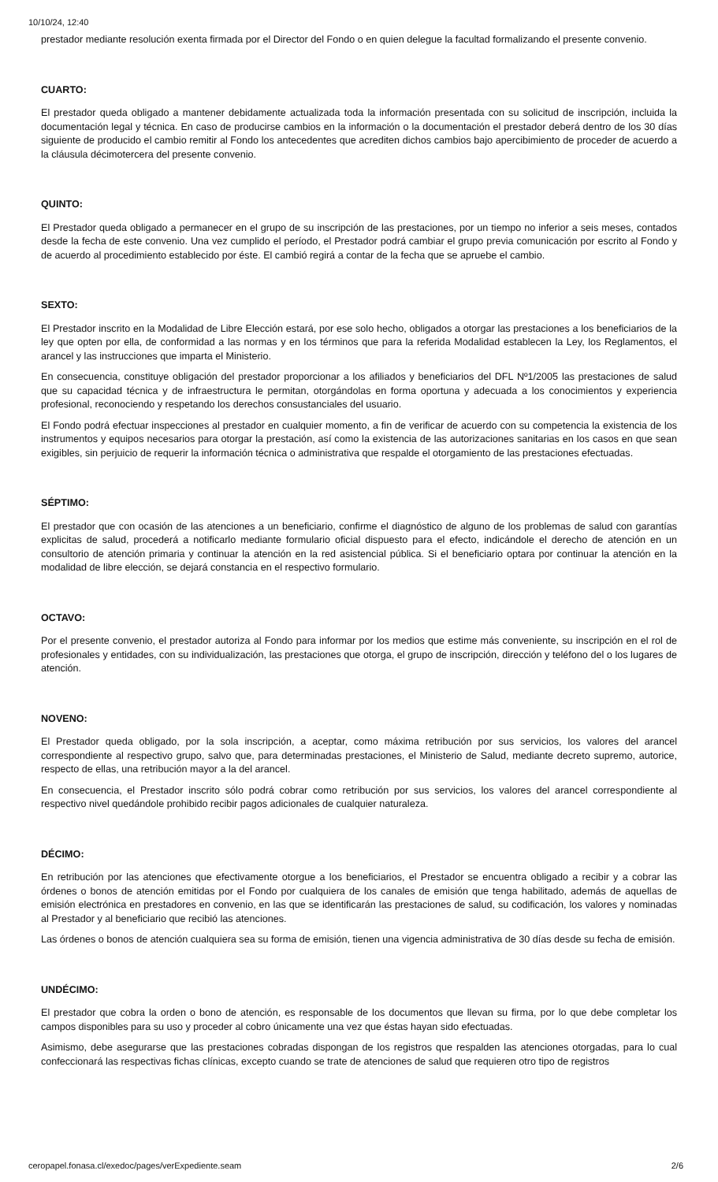10/10/24, 12:40
prestador mediante resolución exenta firmada por el Director del Fondo o en quien delegue la facultad formalizando el presente convenio.
CUARTO:
El prestador queda obligado a mantener debidamente actualizada toda la información presentada con su solicitud de inscripción, incluida la documentación legal y técnica. En caso de producirse cambios en la información o la documentación el prestador deberá dentro de los 30 días siguiente de producido el cambio remitir al Fondo los antecedentes que acrediten dichos cambios bajo apercibimiento de proceder de acuerdo a la cláusula décimotercera del presente convenio.
QUINTO:
El Prestador queda obligado a permanecer en el grupo de su inscripción de las prestaciones, por un tiempo no inferior a seis meses, contados desde la fecha de este convenio. Una vez cumplido el período, el Prestador podrá cambiar el grupo previa comunicación por escrito al Fondo y de acuerdo al procedimiento establecido por éste. El cambió regirá a contar de la fecha que se apruebe el cambio.
SEXTO:
El Prestador inscrito en la Modalidad de Libre Elección estará, por ese solo hecho, obligados a otorgar las prestaciones a los beneficiarios de la ley que opten por ella, de conformidad a las normas y en los términos que para la referida Modalidad establecen la Ley, los Reglamentos, el arancel y las instrucciones que imparta el Ministerio.
En consecuencia, constituye obligación del prestador proporcionar a los afiliados y beneficiarios del DFL Nº1/2005 las prestaciones de salud que su capacidad técnica y de infraestructura le permitan, otorgándolas en forma oportuna y adecuada a los conocimientos y experiencia profesional, reconociendo y respetando los derechos consustanciales del usuario.
El Fondo podrá efectuar inspecciones al prestador en cualquier momento, a fin de verificar de acuerdo con su competencia la existencia de los instrumentos y equipos necesarios para otorgar la prestación, así como la existencia de las autorizaciones sanitarias en los casos en que sean exigibles, sin perjuicio de requerir la información técnica o administrativa que respalde el otorgamiento de las prestaciones efectuadas.
SÉPTIMO:
El prestador que con ocasión de las atenciones a un beneficiario, confirme el diagnóstico de alguno de los problemas de salud con garantías explicitas de salud, procederá a notificarlo mediante formulario oficial dispuesto para el efecto, indicándole el derecho de atención en un consultorio de atención primaria y continuar la atención en la red asistencial pública. Si el beneficiario optara por continuar la atención en la modalidad de libre elección, se dejará constancia en el respectivo formulario.
OCTAVO:
Por el presente convenio, el prestador autoriza al Fondo para informar por los medios que estime más conveniente, su inscripción en el rol de profesionales y entidades, con su individualización, las prestaciones que otorga, el grupo de inscripción, dirección y teléfono del o los lugares de atención.
NOVENO:
El Prestador queda obligado, por la sola inscripción, a aceptar, como máxima retribución por sus servicios, los valores del arancel correspondiente al respectivo grupo, salvo que, para determinadas prestaciones, el Ministerio de Salud, mediante decreto supremo, autorice, respecto de ellas, una retribución mayor a la del arancel.
En consecuencia, el Prestador inscrito sólo podrá cobrar como retribución por sus servicios, los valores del arancel correspondiente al respectivo nivel quedándole prohibido recibir pagos adicionales de cualquier naturaleza.
DÉCIMO:
En retribución por las atenciones que efectivamente otorgue a los beneficiarios, el Prestador se encuentra obligado a recibir y a cobrar las órdenes o bonos de atención emitidas por el Fondo por cualquiera de los canales de emisión que tenga habilitado, además de aquellas de emisión electrónica en prestadores en convenio, en las que se identificarán las prestaciones de salud, su codificación, los valores y nominadas al Prestador y al beneficiario que recibió las atenciones.
Las órdenes o bonos de atención cualquiera sea su forma de emisión, tienen una vigencia administrativa de 30 días desde su fecha de emisión.
UNDÉCIMO:
El prestador que cobra la orden o bono de atención, es responsable de los documentos que llevan su firma, por lo que debe completar los campos disponibles para su uso y proceder al cobro únicamente una vez que éstas hayan sido efectuadas.
Asimismo, debe asegurarse que las prestaciones cobradas dispongan de los registros que respalden las atenciones otorgadas, para lo cual confeccionará las respectivas fichas clínicas, excepto cuando se trate de atenciones de salud que requieren otro tipo de registros
ceropapel.fonasa.cl/exedoc/pages/verExpediente.seam 2/6